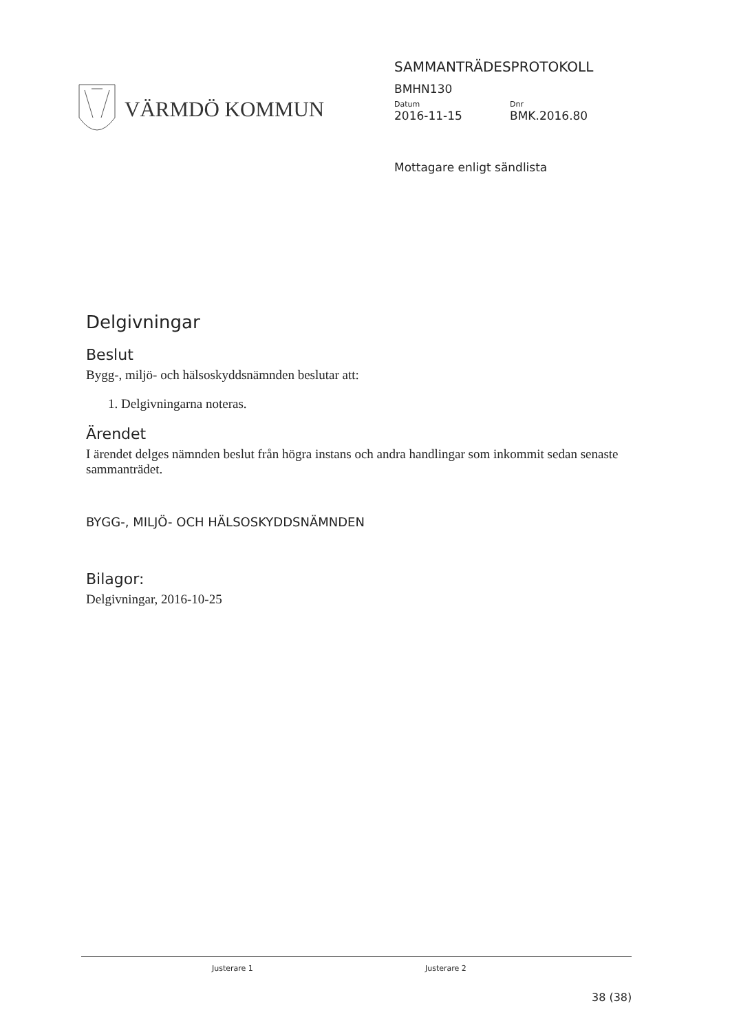VÄRMDÖ KOMMUN
SAMMANTRÄDESPROTOKOLL
BMHN130
Datum Dnr
2016-11-15 BMK.2016.80
Mottagare enligt sändlista
Delgivningar
Beslut
Bygg-, miljö- och hälsoskyddsnämnden beslutar att:
1. Delgivningarna noteras.
Ärendet
I ärendet delges nämnden beslut från högra instans och andra handlingar som inkommit sedan senaste sammanträdet.
BYGG-, MILJÖ- OCH HÄLSOSKYDDSNÄMNDEN
Bilagor:
Delgivningar, 2016-10-25
Justerare 1 Justerare 2
38 (38)